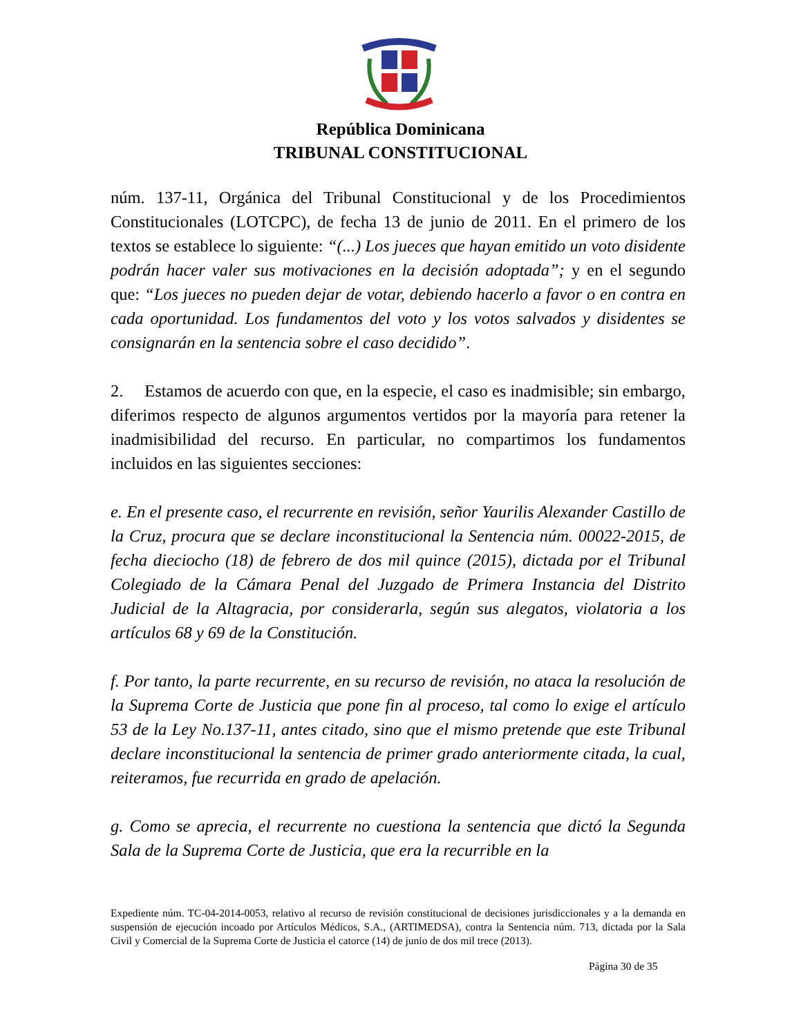República Dominicana
TRIBUNAL CONSTITUCIONAL
núm. 137-11, Orgánica del Tribunal Constitucional y de los Procedimientos Constitucionales (LOTCPC), de fecha 13 de junio de 2011. En el primero de los textos se establece lo siguiente: “(...) Los jueces que hayan emitido un voto disidente podrán hacer valer sus motivaciones en la decisión adoptada”; y en el segundo que: “Los jueces no pueden dejar de votar, debiendo hacerlo a favor o en contra en cada oportunidad. Los fundamentos del voto y los votos salvados y disidentes se consignarán en la sentencia sobre el caso decidido”.
2. Estamos de acuerdo con que, en la especie, el caso es inadmisible; sin embargo, diferimos respecto de algunos argumentos vertidos por la mayoría para retener la inadmisibilidad del recurso. En particular, no compartimos los fundamentos incluidos en las siguientes secciones:
e. En el presente caso, el recurrente en revisión, señor Yaurilis Alexander Castillo de la Cruz, procura que se declare inconstitucional la Sentencia núm. 00022-2015, de fecha dieciocho (18) de febrero de dos mil quince (2015), dictada por el Tribunal Colegiado de la Cámara Penal del Juzgado de Primera Instancia del Distrito Judicial de la Altagracia, por considerarla, según sus alegatos, violatoria a los artículos 68 y 69 de la Constitución.
f. Por tanto, la parte recurrente, en su recurso de revisión, no ataca la resolución de la Suprema Corte de Justicia que pone fin al proceso, tal como lo exige el artículo 53 de la Ley No.137-11, antes citado, sino que el mismo pretende que este Tribunal declare inconstitucional la sentencia de primer grado anteriormente citada, la cual, reiteramos, fue recurrida en grado de apelación.
g. Como se aprecia, el recurrente no cuestiona la sentencia que dictó la Segunda Sala de la Suprema Corte de Justicia, que era la recurrible en la
Expediente núm. TC-04-2014-0053, relativo al recurso de revisión constitucional de decisiones jurisdiccionales y a la demanda en suspensión de ejecución incoado por Artículos Médicos, S.A., (ARTIMEDSA), contra la Sentencia núm. 713, dictada por la Sala Civil y Comercial de la Suprema Corte de Justicia el catorce (14) de junio de dos mil trece (2013).
Página 30 de 35